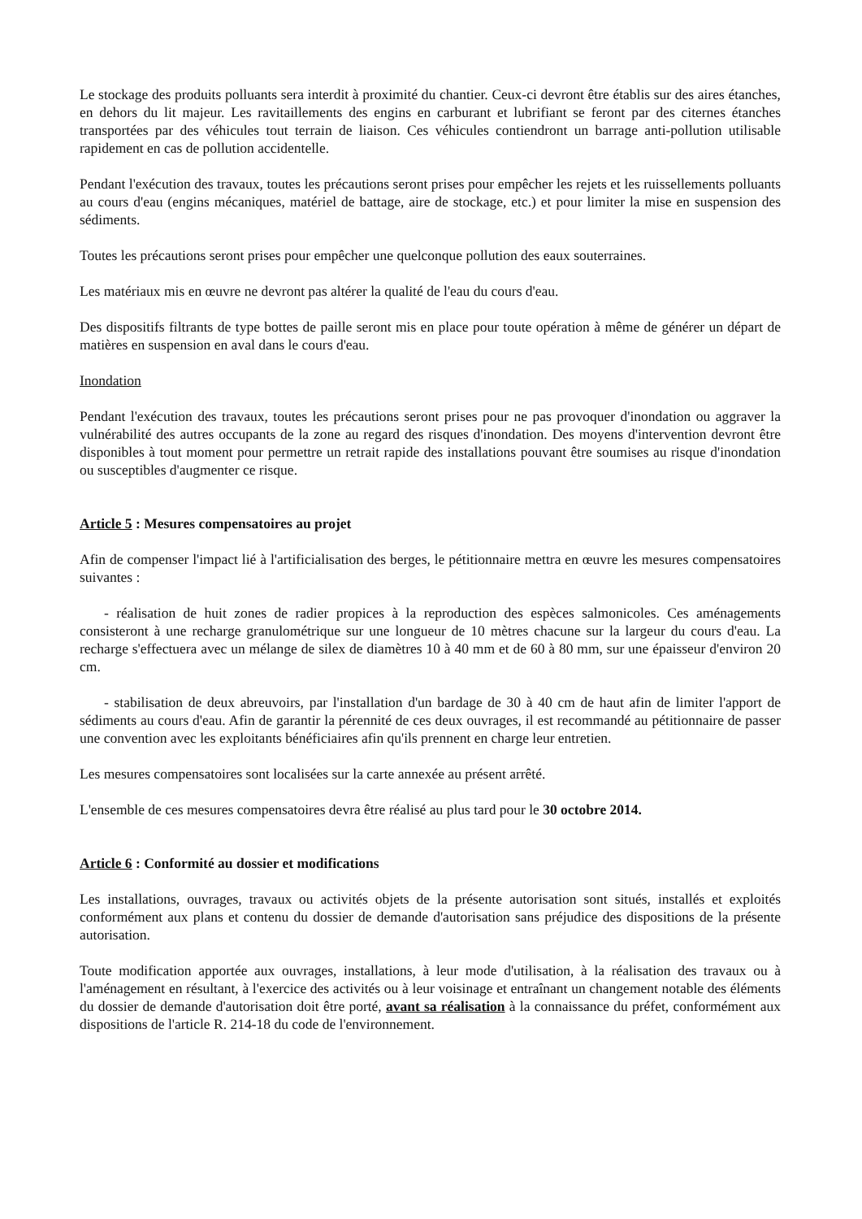Le stockage des produits polluants sera interdit à proximité du chantier. Ceux-ci devront être établis sur des aires étanches, en dehors du lit majeur. Les ravitaillements des engins en carburant et lubrifiant se feront par des citernes étanches transportées par des véhicules tout terrain de liaison. Ces véhicules contiendront un barrage anti-pollution utilisable rapidement en cas de pollution accidentelle.
Pendant l'exécution des travaux, toutes les précautions seront prises pour empêcher les rejets et les ruissellements polluants au cours d'eau (engins mécaniques, matériel de battage, aire de stockage, etc.) et pour limiter la mise en suspension des sédiments.
Toutes les précautions seront prises pour empêcher une quelconque pollution des eaux souterraines.
Les matériaux mis en œuvre ne devront pas altérer la qualité de l'eau du cours d'eau.
Des dispositifs filtrants de type bottes de paille seront mis en place pour toute opération à même de générer un départ de matières en suspension en aval dans le cours d'eau.
Inondation
Pendant l'exécution des travaux, toutes les précautions seront prises pour ne pas provoquer d'inondation ou aggraver la vulnérabilité des autres occupants de la zone au regard des risques d'inondation. Des moyens d'intervention devront être disponibles à tout moment pour permettre un retrait rapide des installations pouvant être soumises au risque d'inondation ou susceptibles d'augmenter ce risque.
Article 5 : Mesures compensatoires au projet
Afin de compenser l'impact lié à l'artificialisation des berges, le pétitionnaire mettra en œuvre les mesures compensatoires suivantes :
- réalisation de huit zones de radier propices à la reproduction des espèces salmonicoles. Ces aménagements consisteront à une recharge granulométrique sur une longueur de 10 mètres chacune sur la largeur du cours d'eau. La recharge s'effectuera avec un mélange de silex de diamètres 10 à 40 mm et de 60 à 80 mm, sur une épaisseur d'environ 20 cm.
- stabilisation de deux abreuvoirs, par l'installation d'un bardage de 30 à 40 cm de haut afin de limiter l'apport de sédiments au cours d'eau. Afin de garantir la pérennité de ces deux ouvrages, il est recommandé au pétitionnaire de passer une convention avec les exploitants bénéficiaires afin qu'ils prennent en charge leur entretien.
Les mesures compensatoires sont localisées sur la carte annexée au présent arrêté.
L'ensemble de ces mesures compensatoires devra être réalisé au plus tard pour le 30 octobre 2014.
Article 6 : Conformité au dossier et modifications
Les installations, ouvrages, travaux ou activités objets de la présente autorisation sont situés, installés et exploités conformément aux plans et contenu du dossier de demande d'autorisation sans préjudice des dispositions de la présente autorisation.
Toute modification apportée aux ouvrages, installations, à leur mode d'utilisation, à la réalisation des travaux ou à l'aménagement en résultant, à l'exercice des activités ou à leur voisinage et entraînant un changement notable des éléments du dossier de demande d'autorisation doit être porté, avant sa réalisation à la connaissance du préfet, conformément aux dispositions de l'article R. 214-18 du code de l'environnement.